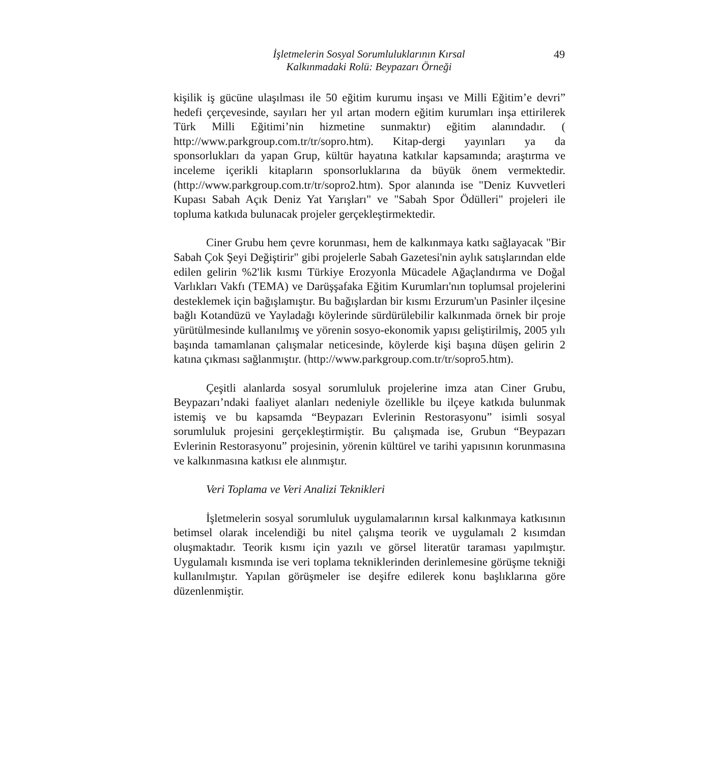İşletmelerin Sosyal Sorumluluklarının Kırsal
Kalkınmadaki Rolü: Beypazarı Örneği
49
kişilik iş gücüne ulaşılması ile 50 eğitim kurumu inşası ve Milli Eğitim’e devri” hedefi çerçevesinde, sayıları her yıl artan modern eğitim kurumları inşa ettirilerek Türk Milli Eğitimi’nin hizmetine sunmaktır) eğitim alanındadır. ( http://www.parkgroup.com.tr/tr/sopro.htm). Kitap-dergi yayınları ya da sponsorlukları da yapan Grup, kültür hayatına katkılar kapsamında; araştırma ve inceleme içerikli kitapların sponsorluklarına da büyük önem vermektedir. (http://www.parkgroup.com.tr/tr/sopro2.htm). Spor alanında ise "Deniz Kuvvetleri Kupası Sabah Açık Deniz Yat Yarışları" ve "Sabah Spor Ödülleri" projeleri ile topluma katkıda bulunacak projeler gerçekleştirmektedir.
Ciner Grubu hem çevre korunması, hem de kalkınmaya katkı sağlayacak "Bir Sabah Çok Şeyi Değiştirir" gibi projelerle Sabah Gazetesi'nin aylık satışlarından elde edilen gelirin %2'lik kısmı Türkiye Erozyonla Mücadele Ağaçlandırma ve Doğal Varlıkları Vakfı (TEMA) ve Darüşşafaka Eğitim Kurumları'nın toplumsal projelerini desteklemek için bağışlamıştır. Bu bağışlardan bir kısmı Erzurum'un Pasinler ilçesine bağlı Kotandüzü ve Yayladağı köylerinde sürdürülebilir kalkınmada örnek bir proje yürütülmesinde kullanılmış ve yörenin sosyo-ekonomik yapısı geliştirilmiş, 2005 yılı başında tamamlanan çalışmalar neticesinde, köylerde kişi başına düşen gelirin 2 katına çıkması sağlanmıştır. (http://www.parkgroup.com.tr/tr/sopro5.htm).
Çeşitli alanlarda sosyal sorumluluk projelerine imza atan Ciner Grubu, Beypazarı’ndaki faaliyet alanları nedeniyle özellikle bu ilçeye katkıda bulunmak istemiş ve bu kapsamda “Beypazarı Evlerinin Restorasyonu” isimli sosyal sorumluluk projesini gerçekleştirmiştir. Bu çalışmada ise, Grubun “Beypazarı Evlerinin Restorasyonu” projesinin, yörenin kültürel ve tarihi yapısının korunmasına ve kalkınmasına katkısı ele alınmıştır.
Veri Toplama ve Veri Analizi Teknikleri
İşletmelerin sosyal sorumluluk uygulamalarının kırsal kalkınmaya katkısının betimsel olarak incelendiği bu nitel çalışma teorik ve uygulamalı 2 kısımdan oluşmaktadır. Teorik kısmı için yazılı ve görsel literatür taraması yapılmıştır. Uygulamalı kısmında ise veri toplama tekniklerinden derinlemesine görüşme tekniği kullanılmıştır. Yapılan görüşmeler ise deşifre edilerek konu başlıklarına göre düzenlenmiştir.